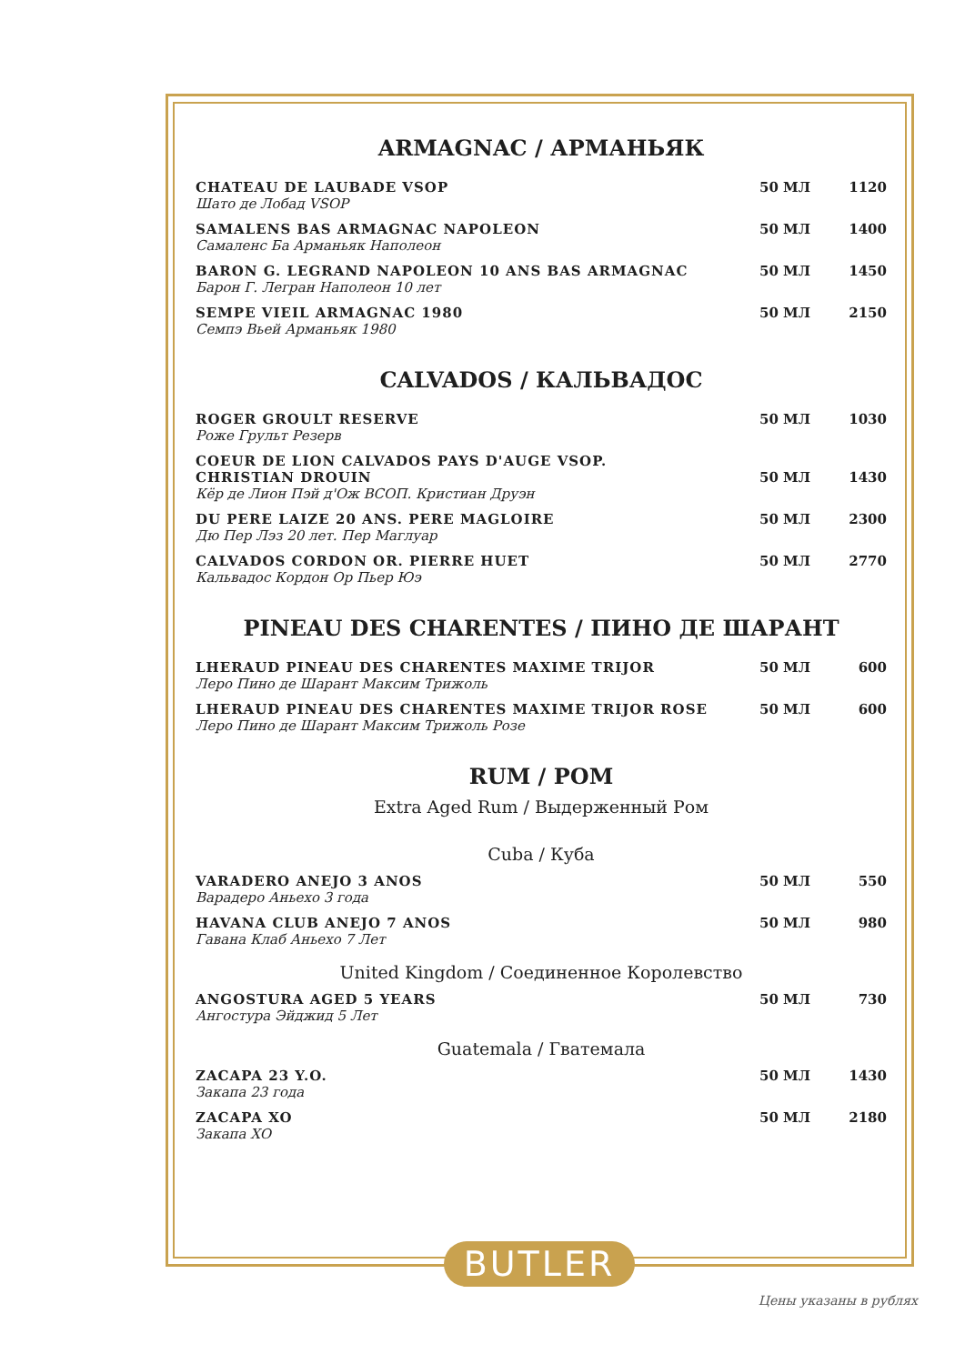ARMAGNAC / АРМАНЬЯК
| CHATEAU DE LAUBADE VSOP Шато де Лобад VSOP | 50 МЛ | 1120 |
| SAMALENS BAS ARMAGNAC NAPOLEON Самаленс Ба Арманьяк Наполеон | 50 МЛ | 1400 |
| BARON G. LEGRAND NAPOLEON 10 ANS BAS ARMAGNAC Барон Г. Легран Наполеон 10 лет | 50 МЛ | 1450 |
| SEMPE VIEIL ARMAGNAC 1980 Семпэ Вьей Арманьяк 1980 | 50 МЛ | 2150 |
CALVADOS / КАЛЬВАДОС
| ROGER GROULT RESERVE Роже Грульт Резерв | 50 МЛ | 1030 |
| COEUR DE LION CALVADOS PAYS D'AUGE VSOP. CHRISTIAN DROUIN Кёр де Лион Пэй д'Ож ВСОП. Кристиан Друэн | 50 МЛ | 1430 |
| DU PERE LAIZE 20 ANS. PERE MAGLOIRE Дю Пер Лэз 20 лет. Пер Маглуар | 50 МЛ | 2300 |
| CALVADOS CORDON OR. PIERRE HUET Кальвадос Кордон Ор Пьер Юэ | 50 МЛ | 2770 |
PINEAU DES CHARENTES / ПИНО ДЕ ШАРАНТ
| LHERAUD PINEAU DES CHARENTES MAXIME TRIJOR Леро Пино де Шарант Максим Трижоль | 50 МЛ | 600 |
| LHERAUD PINEAU DES CHARENTES MAXIME TRIJOR ROSE Леро Пино де Шарант Максим Трижоль Розе | 50 МЛ | 600 |
RUM / РОМ
Extra Aged Rum / Выдерженный Ром
Cuba / Куба
| VARADERO ANEJO 3 ANOS Варадеро Аньехо 3 года | 50 МЛ | 550 |
| HAVANA CLUB ANEJO 7 ANOS Гавана Клаб Аньехо 7 Лет | 50 МЛ | 980 |
United Kingdom / Соединенное Королевство
| ANGOSTURA AGED 5 YEARS Ангостура Эйджид 5 Лет | 50 МЛ | 730 |
Guatemala / Гватемала
| ZACAPA 23 Y.O. Закапа 23 года | 50 МЛ | 1430 |
| ZACAPA XO Закапа XO | 50 МЛ | 2180 |
BUTLER
Цены указаны в рублях